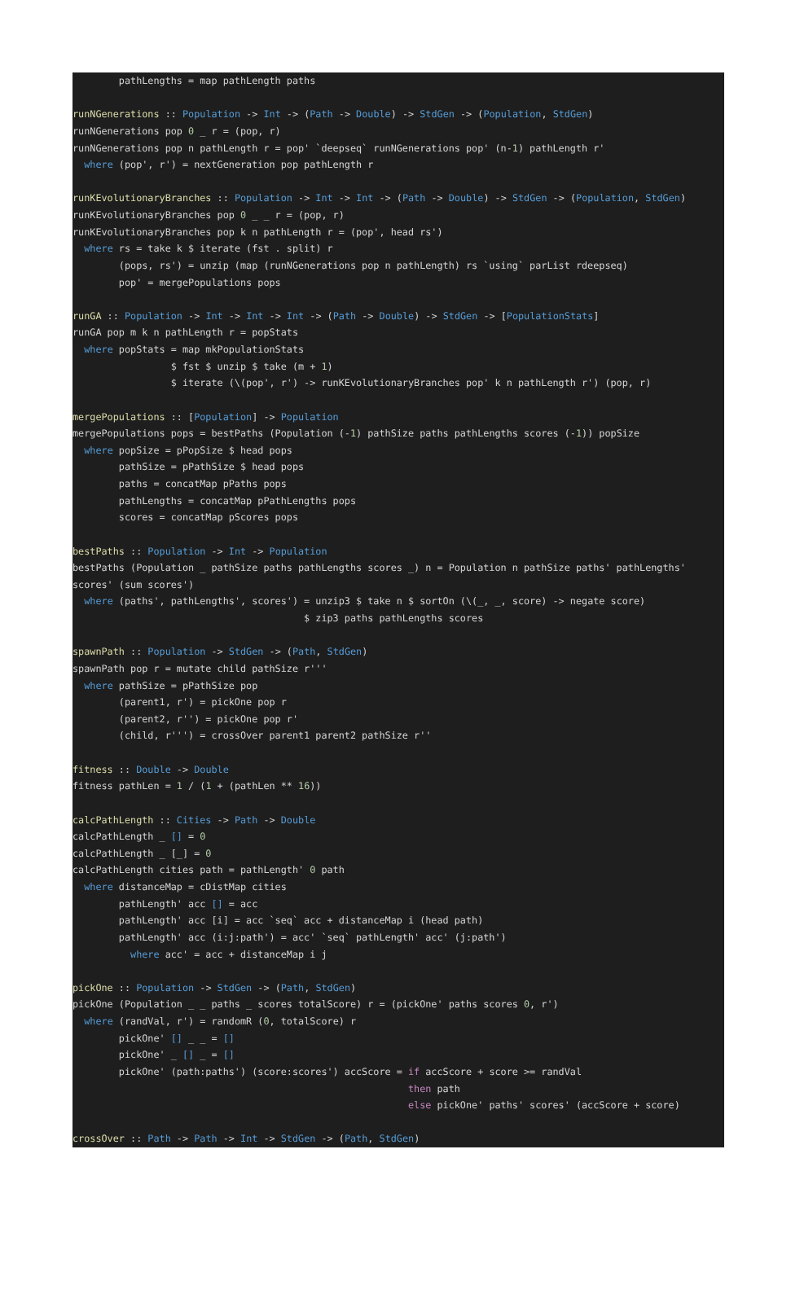pathLengths = map pathLength paths

runNGenerations :: Population -> Int -> (Path -> Double) -> StdGen -> (Population, StdGen)
runNGenerations pop 0 _ r = (pop, r)
runNGenerations pop n pathLength r = pop' `deepseq` runNGenerations pop' (n-1) pathLength r'
  where (pop', r') = nextGeneration pop pathLength r

runKEvolutionaryBranches :: Population -> Int -> Int -> (Path -> Double) -> StdGen -> (Population, StdGen)
runKEvolutionaryBranches pop 0 _ _ r = (pop, r)
runKEvolutionaryBranches pop k n pathLength r = (pop', head rs')
  where rs = take k $ iterate (fst . split) r
        (pops, rs') = unzip (map (runNGenerations pop n pathLength) rs `using` parList rdeepseq)
        pop' = mergePopulations pops

runGA :: Population -> Int -> Int -> Int -> (Path -> Double) -> StdGen -> [PopulationStats]
runGA pop m k n pathLength r = popStats
  where popStats = map mkPopulationStats
                 $ fst $ unzip $ take (m + 1)
                 $ iterate (\(pop', r') -> runKEvolutionaryBranches pop' k n pathLength r') (pop, r)

mergePopulations :: [Population] -> Population
mergePopulations pops = bestPaths (Population (-1) pathSize paths pathLengths scores (-1)) popSize
  where popSize = pPopSize $ head pops
        pathSize = pPathSize $ head pops
        paths = concatMap pPaths pops
        pathLengths = concatMap pPathLengths pops
        scores = concatMap pScores pops

bestPaths :: Population -> Int -> Population
bestPaths (Population _ pathSize paths pathLengths scores _) n = Population n pathSize paths' pathLengths'
scores' (sum scores')
  where (paths', pathLengths', scores') = unzip3 $ take n $ sortOn (\(_, _, score) -> negate score)
                                        $ zip3 paths pathLengths scores

spawnPath :: Population -> StdGen -> (Path, StdGen)
spawnPath pop r = mutate child pathSize r'''
  where pathSize = pPathSize pop
        (parent1, r') = pickOne pop r
        (parent2, r'') = pickOne pop r'
        (child, r''') = crossOver parent1 parent2 pathSize r''

fitness :: Double -> Double
fitness pathLen = 1 / (1 + (pathLen ** 16))

calcPathLength :: Cities -> Path -> Double
calcPathLength _ [] = 0
calcPathLength _ [_] = 0
calcPathLength cities path = pathLength' 0 path
  where distanceMap = cDistMap cities
        pathLength' acc [] = acc
        pathLength' acc [i] = acc `seq` acc + distanceMap i (head path)
        pathLength' acc (i:j:path') = acc' `seq` pathLength' acc' (j:path')
          where acc' = acc + distanceMap i j

pickOne :: Population -> StdGen -> (Path, StdGen)
pickOne (Population _ _ paths _ scores totalScore) r = (pickOne' paths scores 0, r')
  where (randVal, r') = randomR (0, totalScore) r
        pickOne' [] _ _ = []
        pickOne' _ [] _ = []
        pickOne' (path:paths') (score:scores') accScore = if accScore + score >= randVal
                                                          then path
                                                          else pickOne' paths' scores' (accScore + score)

crossOver :: Path -> Path -> Int -> StdGen -> (Path, StdGen)